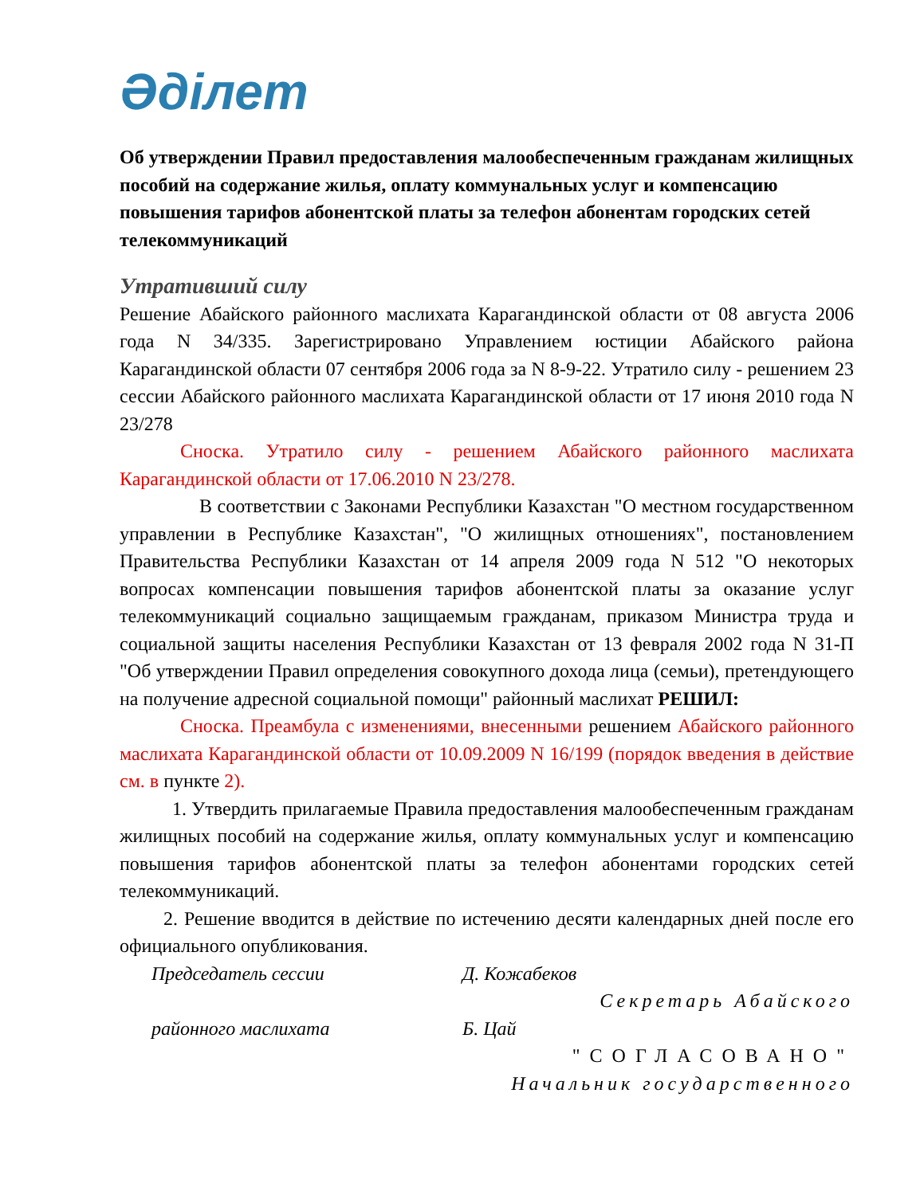Әділет
Об утверждении Правил предоставления малообеспеченным гражданам жилищных пособий на содержание жилья, оплату коммунальных услуг и компенсацию повышения тарифов абонентской платы за телефон абонентам городских сетей телекоммуникаций
Утративший силу
Решение Абайского районного маслихата Карагандинской области от 08 августа 2006 года N 34/335. Зарегистрировано Управлением юстиции Абайского района Карагандинской области 07 сентября 2006 года за N 8-9-22. Утратило силу - решением 23 сессии Абайского районного маслихата Карагандинской области от 17 июня 2010 года N 23/278
Сноска. Утратило силу - решением Абайского районного маслихата Карагандинской области от 17.06.2010 N 23/278.
В соответствии с Законами Республики Казахстан "О местном государственном управлении в Республике Казахстан", "О жилищных отношениях", постановлением Правительства Республики Казахстан от 14 апреля 2009 года N 512 "О некоторых вопросах компенсации повышения тарифов абонентской платы за оказание услуг телекоммуникаций социально защищаемым гражданам, приказом Министра труда и социальной защиты населения Республики Казахстан от 13 февраля 2002 года N 31-П "Об утверждении Правил определения совокупного дохода лица (семьи), претендующего на получение адресной социальной помощи" районный маслихат РЕШИЛ:
Сноска. Преамбула с изменениями, внесенными решением Абайского районного маслихата Карагандинской области от 10.09.2009 N 16/199 (порядок введения в действие см. в пункте 2).
1. Утвердить прилагаемые Правила предоставления малообеспеченным гражданам жилищных пособий на содержание жилья, оплату коммунальных услуг и компенсацию повышения тарифов абонентской платы за телефон абонентами городских сетей телекоммуникаций.
2. Решение вводится в действие по истечению десяти календарных дней после его официального опубликования.
Председатель сессии Д. Кожабеков
Секретарь Абайского
районного маслихата Б. Цай
"СОГЛАСОВАНО"
Начальник государственного